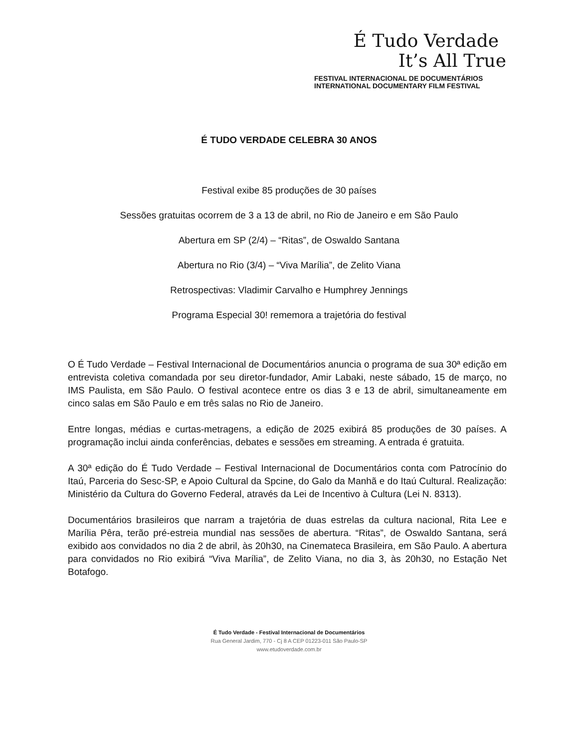É Tudo Verdade
It’s All True
FESTIVAL INTERNACIONAL DE DOCUMENTÁRIOS
INTERNATIONAL DOCUMENTARY FILM FESTIVAL
É TUDO VERDADE CELEBRA 30 ANOS
Festival exibe 85 produções de 30 países
Sessões gratuitas ocorrem de 3 a 13 de abril, no Rio de Janeiro e em São Paulo
Abertura em SP (2/4) – “Ritas”, de Oswaldo Santana
Abertura no Rio (3/4) – “Viva Marília”, de Zelito Viana
Retrospectivas: Vladimir Carvalho e Humphrey Jennings
Programa Especial 30! rememora a trajetória do festival
O É Tudo Verdade – Festival Internacional de Documentários anuncia o programa de sua 30ª edição em entrevista coletiva comandada por seu diretor-fundador, Amir Labaki, neste sábado, 15 de março, no IMS Paulista, em São Paulo. O festival acontece entre os dias 3 e 13 de abril, simultaneamente em cinco salas em São Paulo e em três salas no Rio de Janeiro.
Entre longas, médias e curtas-metragens, a edição de 2025 exibirá 85 produções de 30 países. A programação inclui ainda conferências, debates e sessões em streaming. A entrada é gratuita.
A 30ª edição do É Tudo Verdade – Festival Internacional de Documentários conta com Patrocínio do Itaú, Parceria do Sesc-SP, e Apoio Cultural da Spcine, do Galo da Manhã e do Itaú Cultural. Realização: Ministério da Cultura do Governo Federal, através da Lei de Incentivo à Cultura (Lei N. 8313).
Documentários brasileiros que narram a trajetória de duas estrelas da cultura nacional, Rita Lee e Marília Pêra, terão pré-estreia mundial nas sessões de abertura. “Ritas”, de Oswaldo Santana, será exibido aos convidados no dia 2 de abril, às 20h30, na Cinemateca Brasileira, em São Paulo. A abertura para convidados no Rio exibirá “Viva Marília”, de Zelito Viana, no dia 3, às 20h30, no Estação Net Botafogo.
É Tudo Verdade - Festival Internacional de Documentários
Rua General Jardim, 770 - Cj 8 A CEP 01223-011 São Paulo-SP
www.etudoverdade.com.br